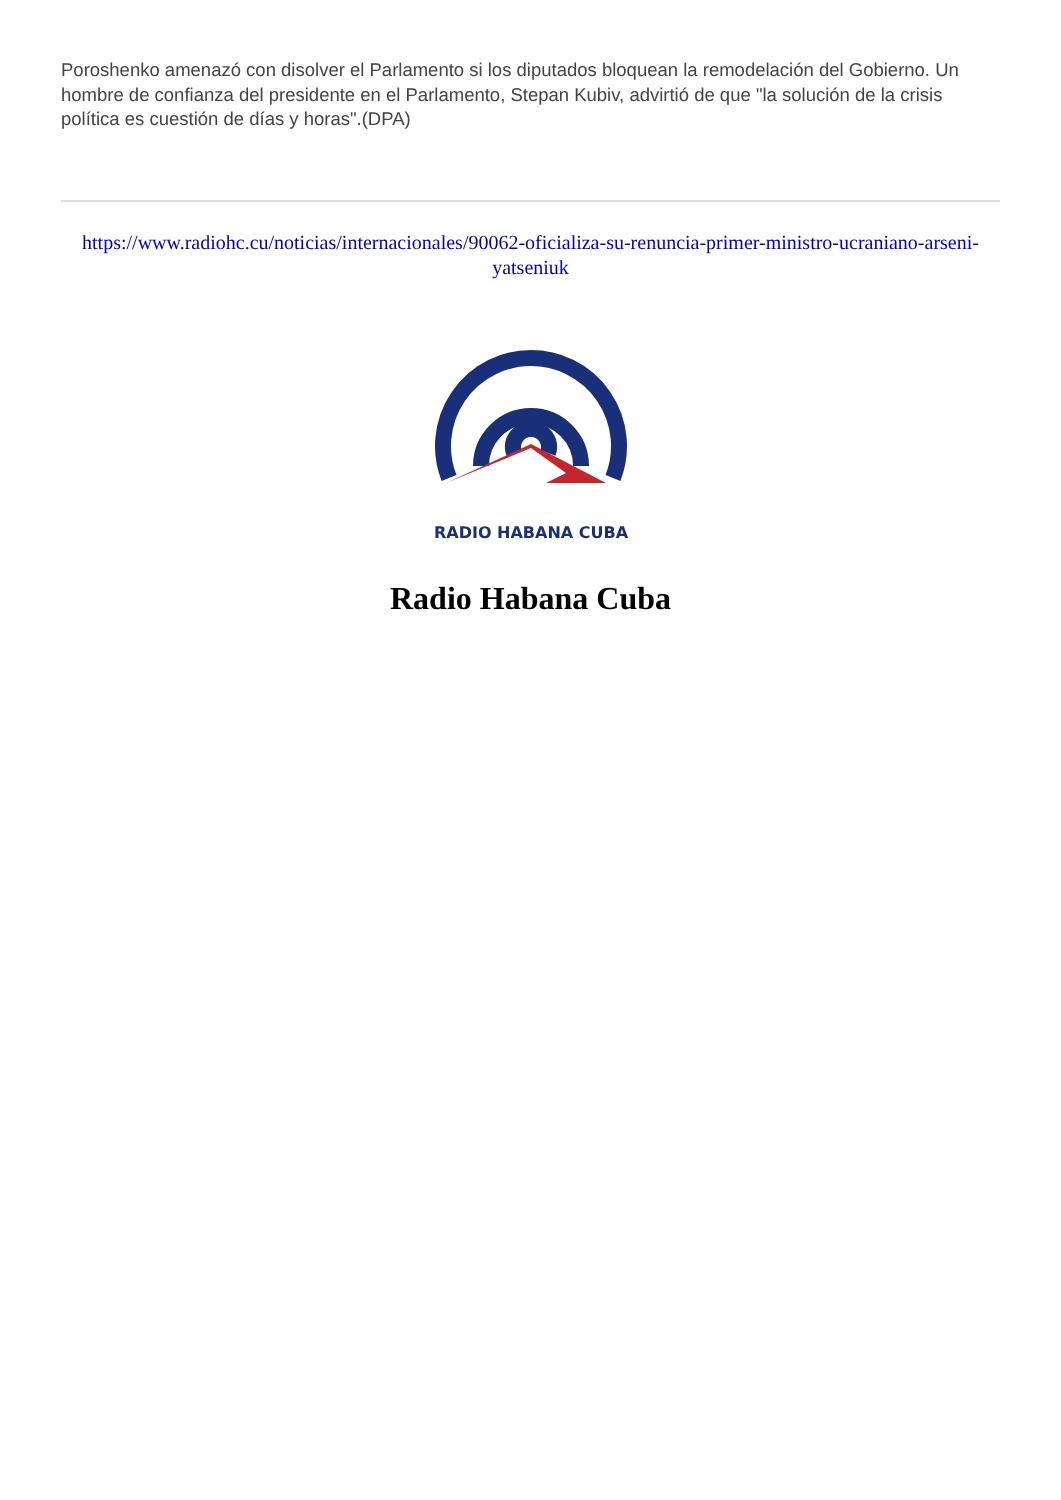Poroshenko amenazó con disolver el Parlamento si los diputados bloquean la remodelación del Gobierno. Un hombre de confianza del presidente en el Parlamento, Stepan Kubiv, advirtió de que "la solución de la crisis política es cuestión de días y horas".(DPA)
https://www.radiohc.cu/noticias/internacionales/90062-oficializa-su-renuncia-primer-ministro-ucraniano-arseni-yatseniuk
RADIO HABANA CUBA
Radio Habana Cuba